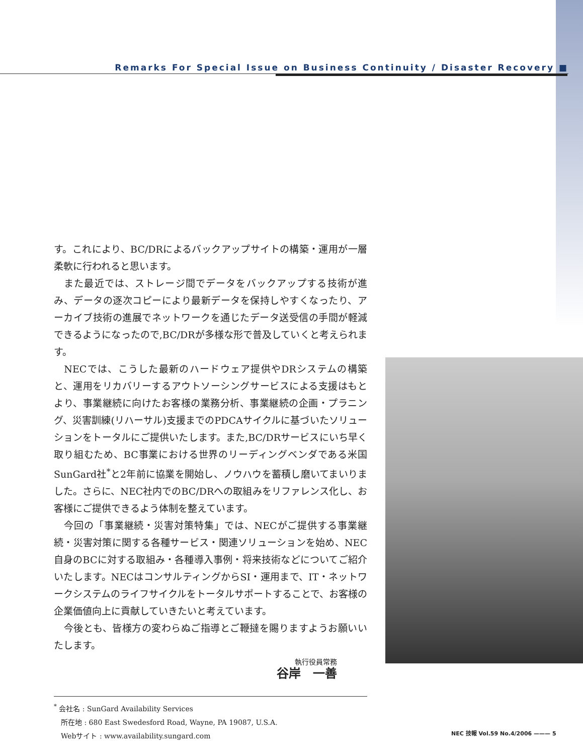Remarks For Special Issue on Business Continuity / Disaster Recovery ■
す。これにより、BC/DRによるバックアップサイトの構築・運用が一層柔軟に行われると思います。
　また最近では、ストレージ間でデータをバックアップする技術が進み、データの逐次コピーにより最新データを保持しやすくなったり、アーカイブ技術の進展でネットワークを通じたデータ送受信の手間が軽減できるようになったので,BC/DRが多様な形で普及していくと考えられます。
　NECでは、こうした最新のハードウェア提供やDRシステムの構築と、運用をリカバリーするアウトソーシングサービスによる支援はもとより、事業継続に向けたお客様の業務分析、事業継続の企画・プラニング、災害訓練(リハーサル)支援までのPDCAサイクルに基づいたソリューションをトータルにご提供いたします。また,BC/DRサービスにいち早く取り組むため、BC事業における世界のリーディングベンダである米国SunGard社<sup>*</sup>と2年前に協業を開始し、ノウハウを蓄積し磨いてまいりました。さらに、NEC社内でのBC/DRへの取組みをリファレンス化し、お客様にご提供できるよう体制を整えています。
　今回の「事業継続・災害対策特集」では、NECがご提供する事業継続・災害対策に関する各種サービス・関連ソリューションを始め、NEC自身のBCに対する取組み・各種導入事例・将来技術などについてご紹介いたします。NECはコンサルティングからSI・運用まで、IT・ネットワークシステムのライフサイクルをトータルサポートすることで、お客様の企業価値向上に貢献していきたいと考えています。
　今後とも、皆様方の変わらぬご指導とご鞭撻を賜りますようお願いいたします。
執行役員常務
谷岸　一善
<sup>*</sup> 会社名 : SunGard Availability Services
　所在地 : 680 East Swedesford Road, Wayne, PA 19087, U.S.A.
　Webサイト : www.availability.sungard.com
NEC 技報 Vol.59 No.4/2006 ——— 5